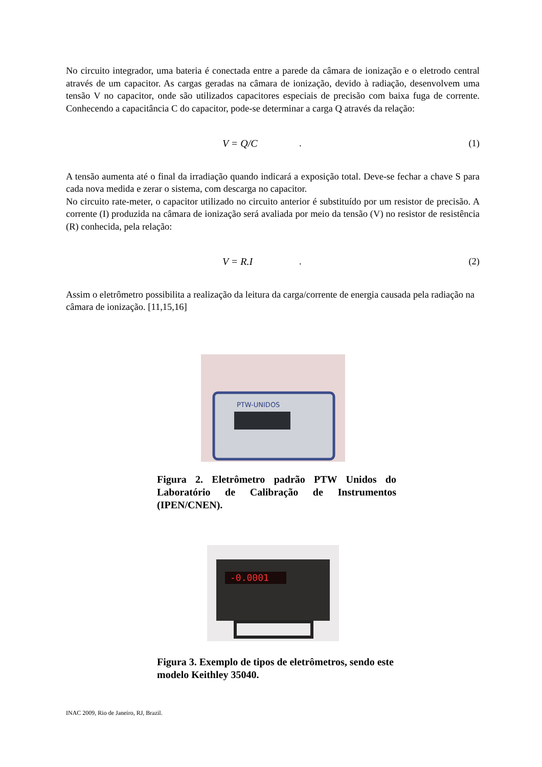No circuito integrador, uma bateria é conectada entre a parede da câmara de ionização e o eletrodo central através de um capacitor. As cargas geradas na câmara de ionização, devido à radiação, desenvolvem uma tensão V no capacitor, onde são utilizados capacitores especiais de precisão com baixa fuga de corrente. Conhecendo a capacitância C do capacitor, pode-se determinar a carga Q através da relação:
V = Q/C. (1)
A tensão aumenta até o final da irradiação quando indicará a exposição total. Deve-se fechar a chave S para cada nova medida e zerar o sistema, com descarga no capacitor.
No circuito rate-meter, o capacitor utilizado no circuito anterior é substituído por um resistor de precisão. A corrente (I) produzida na câmara de ionização será avaliada por meio da tensão (V) no resistor de resistência (R) conhecida, pela relação:
V = R.I. (2)
Assim o eletrômetro possibilita a realização da leitura da carga/corrente de energia causada pela radiação na câmara de ionização. [11,15,16]
PTW-UNIDOS
Figura 2. Eletrômetro padrão PTW Unidos do Laboratório de Calibração de Instrumentos (IPEN/CNEN).
-0.0001
Figura 3. Exemplo de tipos de eletrômetros, sendo este modelo Keithley 35040.
INAC 2009, Rio de Janeiro, RJ, Brazil.